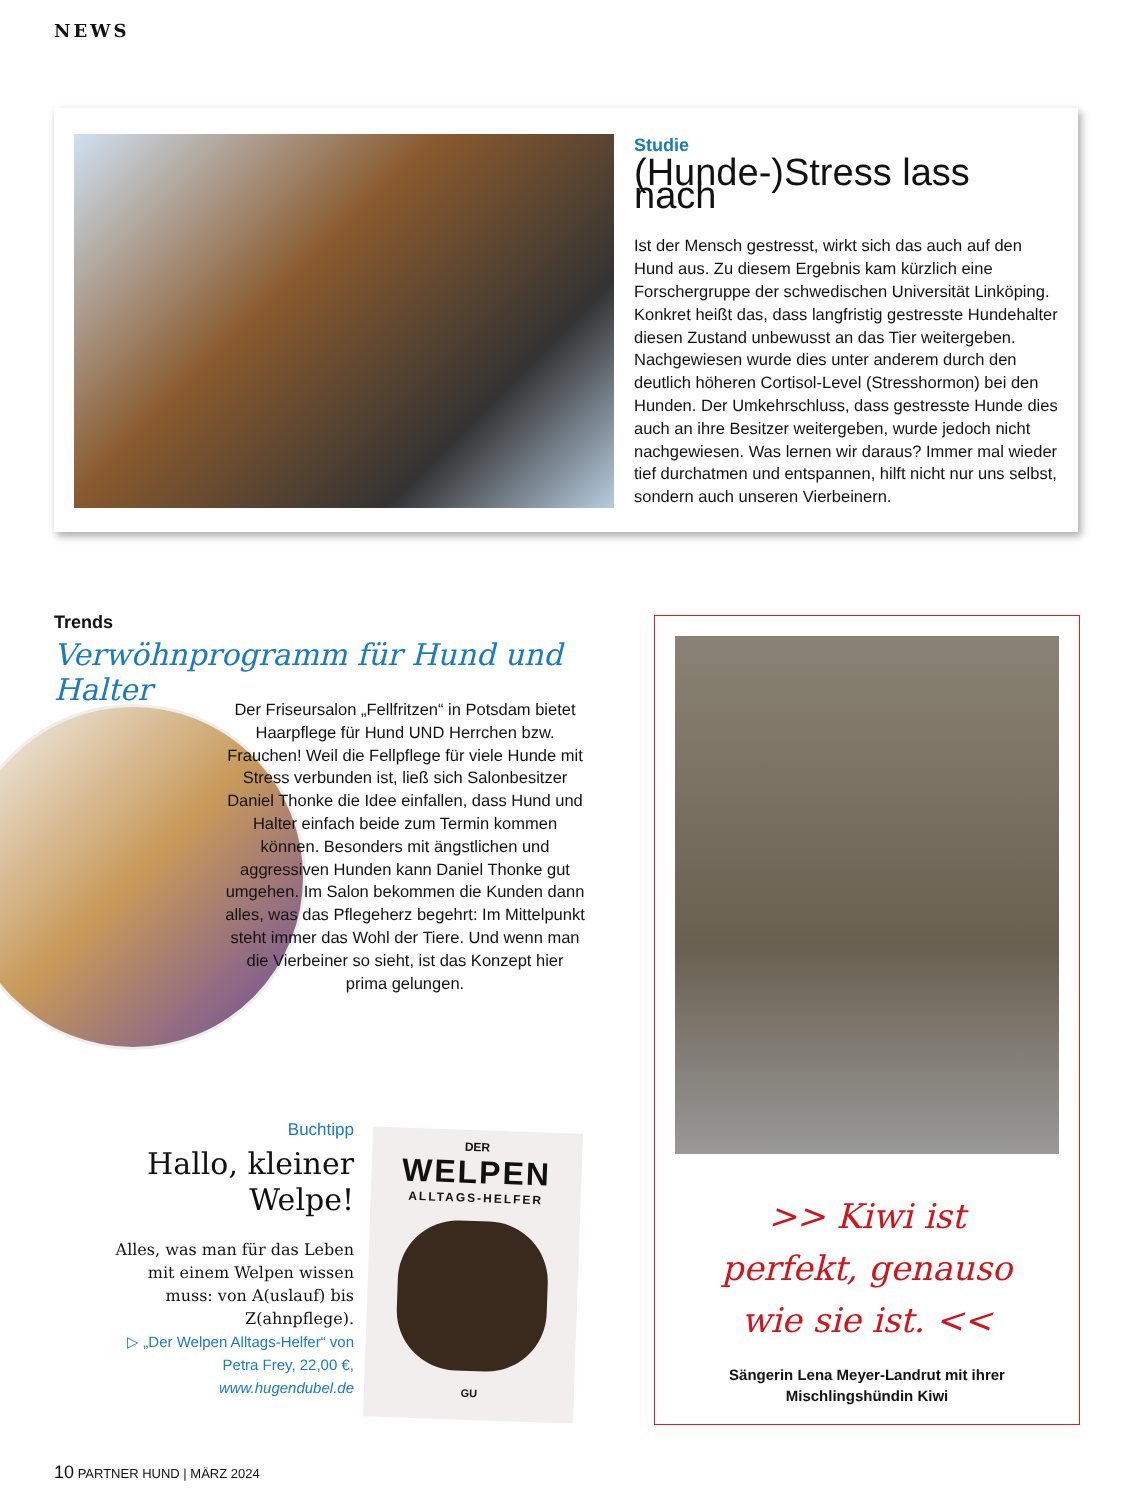NEWS
Studie
(Hunde-)Stress lass nach
Ist der Mensch gestresst, wirkt sich das auch auf den Hund aus. Zu diesem Ergebnis kam kürzlich eine Forschergruppe der schwedischen Universität Linköping. Konkret heißt das, dass langfristig gestresste Hundehalter diesen Zustand unbewusst an das Tier weitergeben. Nachgewiesen wurde dies unter anderem durch den deutlich höheren Cortisol-Level (Stresshormon) bei den Hunden. Der Umkehrschluss, dass gestresste Hunde dies auch an ihre Besitzer weitergeben, wurde jedoch nicht nachgewiesen. Was lernen wir daraus? Immer mal wieder tief durchatmen und entspannen, hilft nicht nur uns selbst, sondern auch unseren Vierbeinern.
Trends
Verwöhnprogramm für Hund und Halter
Der Friseursalon „Fellfritzen“ in Potsdam bietet Haarpflege für Hund UND Herrchen bzw. Frauchen! Weil die Fellpflege für viele Hunde mit Stress verbunden ist, ließ sich Salonbesitzer Daniel Thonke die Idee einfallen, dass Hund und Halter einfach beide zum Termin kommen können. Besonders mit ängstlichen und aggressiven Hunden kann Daniel Thonke gut umgehen. Im Salon bekommen die Kunden dann alles, was das Pflegeherz begehrt: Im Mittelpunkt steht immer das Wohl der Tiere. Und wenn man die Vierbeiner so sieht, ist das Konzept hier prima gelungen.
Buchtipp
Hallo, kleiner Welpe!
Alles, was man für das Leben mit einem Welpen wissen muss: von A(uslauf) bis Z(ahnpflege).
▷ „Der Welpen Alltags-Helfer“ von Petra Frey, 22,00 €,
www.hugendubel.de
DER
WELPEN
ALLTAGS-HELFER
GU
>> Kiwi ist
perfekt, genauso
wie sie ist. <<
Sängerin Lena Meyer-Landrut mit ihrer
Mischlingshündin Kiwi
10 PARTNER HUND | MÄRZ 2024